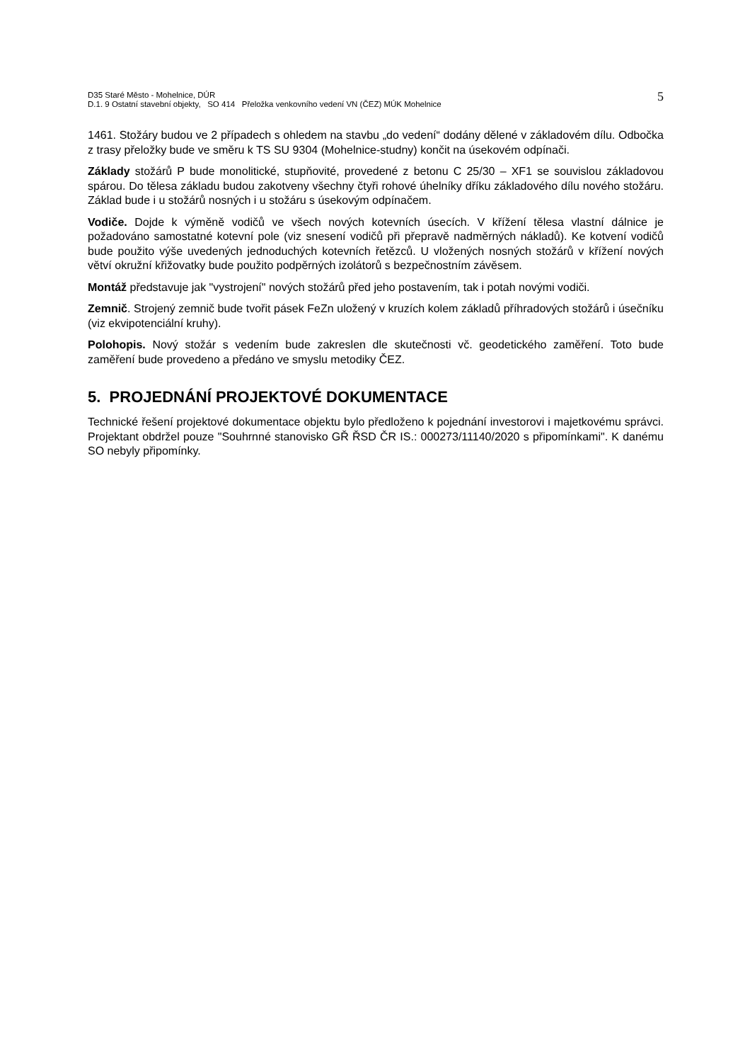D35 Staré Město - Mohelnice, DÚR
D.1. 9 Ostatní stavební objekty, SO 414 Přeložka venkovního vedení VN (ČEZ) MÚK Mohelnice
5
1461. Stožáry budou ve 2 případech s ohledem na stavbu „do vedení“ dodány dělené v základovém dílu. Odbočka z trasy přeložky bude ve směru k TS SU 9304 (Mohelnice-studny) končit na úsekovém odpínači.
Základy stožárů P bude monolitické, stupňovité, provedené z betonu C 25/30 – XF1 se souvislou základovou spárou. Do tělesa základu budou zakotveny všechny čtyři rohové úhelníky dříku základového dílu nového stožáru. Základ bude i u stožárů nosných i u stožáru s úsekovým odpínačem.
Vodiče. Dojde k výměně vodičů ve všech nových kotevních úsecích. V křížení tělesa vlastní dálnice je požadováno samostatné kotevní pole (viz snesení vodičů při přepravě nadměrných nákladů). Ke kotvení vodičů bude použito výše uvedených jednoduchých kotevních řetězců. U vložených nosných stožárů v křížení nových větví okružní křižovatky bude použito podpěrných izolátorů s bezpečnostním závěsem.
Montáž představuje jak "vystrojení" nových stožárů před jeho postavením, tak i potah novými vodiči.
Zemnič. Strojený zemnič bude tvořit pásek FeZn uložený v kruzích kolem základů příhradových stožárů i úsečníku (viz ekvipotenciální kruhy).
Polohopis. Nový stožár s vedením bude zakreslen dle skutečnosti vč. geodetického zaměření. Toto bude zaměření bude provedeno a předáno ve smyslu metodiky ČEZ.
5. PROJEDNÁNÍ PROJEKTOVÉ DOKUMENTACE
Technické řešení projektové dokumentace objektu bylo předloženo k pojednání investorovi i majetkovému správci. Projektant obdržel pouze "Souhrnné stanovisko GŘ ŘSD ČR IS.: 000273/11140/2020 s připomínkami". K danému SO nebyly připomínky.